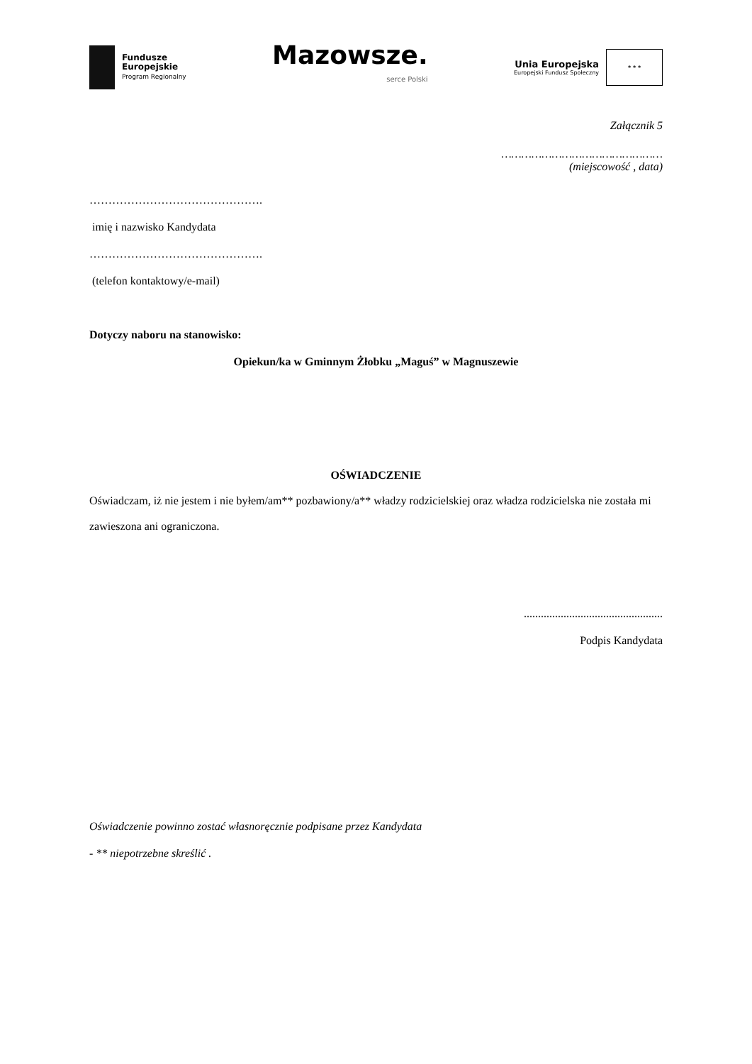Fundusze
Europejskie
Program Regionalny
Mazowsze.
serce Polski
Unia Europejska
Europejski Fundusz Społeczny
* * *
Załącznik 5
…………………………………………
(miejscowość , data)
……………………………………….
imię i nazwisko Kandydata
……………………………………….
(telefon kontaktowy/e-mail)
Dotyczy naboru na stanowisko:
Opiekun/ka w Gminnym Żłobku „Maguś” w Magnuszewie
OŚWIADCZENIE
Oświadczam, iż nie jestem i nie byłem/am** pozbawiony/a** władzy rodzicielskiej oraz władza rodzicielska nie została mi zawieszona ani ograniczona.
.................................................
Podpis Kandydata
Oświadczenie powinno zostać własnoręcznie podpisane przez Kandydata
- ** niepotrzebne skreślić .